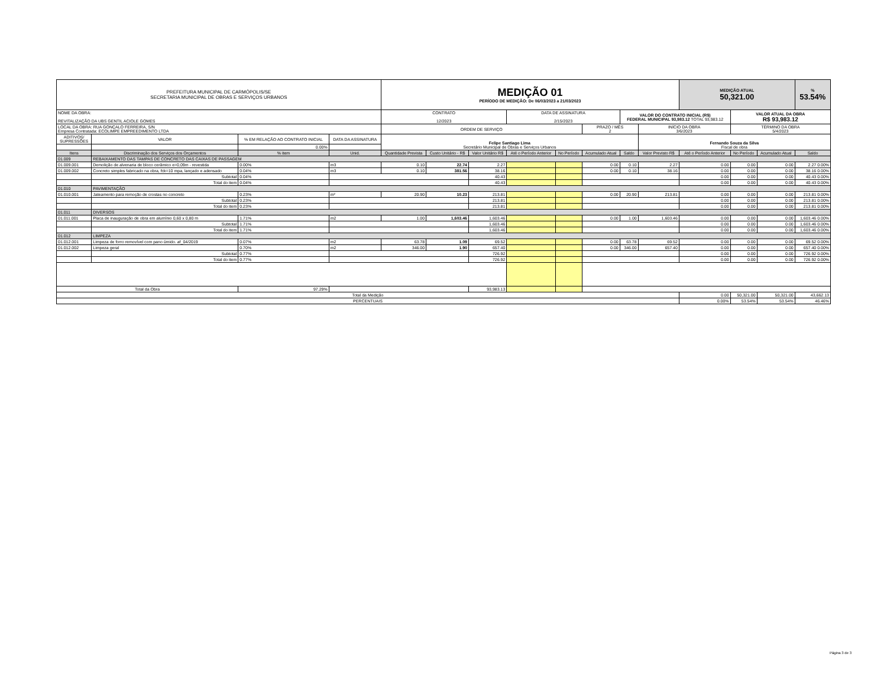| PREFEITURA MUNICIPAL DE CARMÓPOLIS/SE SECRETARIA MUNICIPAL DE OBRAS E SERVIÇOS URBANOS | | | | MEDIÇÃO 01 PERÍODO DE MEDIÇÃO: De 06/03/2023 a 21/03/2023 | | | | | | | | MEDIÇÃO ATUAL 50,321.00 | | | % 53.54% |
| NOME DA OBRA: REVITALIZAÇÃO DA UBS GENTIL ACIOLE GOMES | | | | CONTRATO 12/2023 | | | DATA DE ASSINATURA 2/15/2023 | | | VALOR DO CONTRATO INICIAL (R$) FEDERAL MUNICIPAL 93,983.12 TOTAL 93,983.12 | | | VALOR ATUAL DA OBRA R$ 93,983.12 | | |
| LOCAL DA OBRA: RUA GONÇALO FERREIRA, S/N Empresa Contratada: ECOLIMPE EMPREEDIMENTO LTDA | | | | ORDEM DE SERVIÇO | | | | | PRAZO / MÊS 2 | | INÍCIO DA OBRA 3/6/2023 | | TÉRMINO DA OBRA 5/4/2023 | | |
| ADITIVOS/ SUPRESSÕES | VALOR | % EM RELAÇÃO AO CONTRATO INICIAL | DATA DA ASSINATURA | Felipe Santiago Lima Secretário Municipal de Obras e Serviços Urbanos | | | | | | | Fernando Souza da Silva Fiscal de obra | | | | |
| | | 0.00% | | | | | | | | | | | | | |
| Itens | Discriminação dos Serviços dos Orçamentos | % item | Unid. | Quantidade Prevista | Custo Unitário - R$ | Valor Unitário R$ | Até o Período Anterior | No Período | Acumulado Atual | Saldo | Valor Previsto R$ | Até o Período Anterior | No Período | Acumulado Atual | Saldo |
| 01.009 | REBAIXAMENTO DAS TAMPAS DE CONCRETO DAS CAIXAS DE PASSAGEM | | | | | | | | | | | | | | |
| 01.009.001 | Demolição de alvenaria de bloco cerâmico e=0,09m - revestida | 0.00% | m3 | 0.10 | 22.74 | 2.27 | | | 0.00 | 0.10 | 2.27 | 0.00 | 0.00 | 0.00 | 2.27 0.00% |
| 01.009.002 | Concreto simples fabricado na obra, fck=10 mpa, lançado e adensado | 0.04% | m3 | 0.10 | 381.56 | 38.16 | | | 0.00 | 0.10 | 38.16 | 0.00 | 0.00 | 0.00 | 38.16 0.00% |
| | Subtotal | 0.04% | | | | 40.43 | | | | | | 0.00 | 0.00 | 0.00 | 40.43 0.00% |
| | Total do item | 0.04% | | | | 40.43 | | | | | | 0.00 | 0.00 | 0.00 | 40.43 0.00% |
| 01.010 | PAVIMENTAÇÃO | | | | | | | | | | | | | | |
| 01.010.001 | Jateamento para remoção de crostas no concreto | 0.23% | m² | 20.90 | 10.23 | 213.81 | | | 0.00 | 20.90 | 213.81 | 0.00 | 0.00 | 0.00 | 213.81 0.00% |
| | Subtotal | 0.23% | | | | 213.81 | | | | | | 0.00 | 0.00 | 0.00 | 213.81 0.00% |
| | Total do item | 0.23% | | | | 213.81 | | | | | | 0.00 | 0.00 | 0.00 | 213.81 0.00% |
| 01.011 | DIVERSOS | | | | | | | | | | | | | | |
| 01.011.001 | Placa de inauguração de obra em alumínio 0,60 x 0,80 m | 1.71% | m2 | 1.00 | 1,603.46 | 1,603.46 | | | 0.00 | 1.00 | 1,603.46 | 0.00 | 0.00 | 0.00 | 1,603.46 0.00% |
| | Subtotal | 1.71% | | | | 1,603.46 | | | | | | 0.00 | 0.00 | 0.00 | 1,603.46 0.00% |
| | Total do item | 1.71% | | | | 1,603.46 | | | | | | 0.00 | 0.00 | 0.00 | 1,603.46 0.00% |
| 01.012 | LIMPEZA | | | | | | | | | | | | | | |
| 01.012.001 | Limpeza de forro removível com pano úmido. af_04/2019 | 0.07% | m2 | 63.78 | 1.09 | 69.52 | | | 0.00 | 63.78 | 69.52 | 0.00 | 0.00 | 0.00 | 69.52 0.00% |
| 01.012.002 | Limpeza geral | 0.70% | m2 | 346.00 | 1.90 | 657.40 | | | 0.00 | 346.00 | 657.40 | 0.00 | 0.00 | 0.00 | 657.40 0.00% |
| | Subtotal | 0.77% | | | | 726.92 | | | | | | 0.00 | 0.00 | 0.00 | 726.92 0.00% |
| | Total do item | 0.77% | | | | 726.92 | | | | | | 0.00 | 0.00 | 0.00 | 726.92 0.00% |
| Total da Obra | | 97.29% | | | | 93,983.13 | | | | | | | | | |
| Total da Medição | | | | | | | | | | | | 0.00 | 50,321.00 | 50,321.00 | 43,662.13 |
| PERCENTUAIS | | | | | | | | | | | | 0.00% | 53.54% | 53.54% | 46.46% |
Página 3 de 3